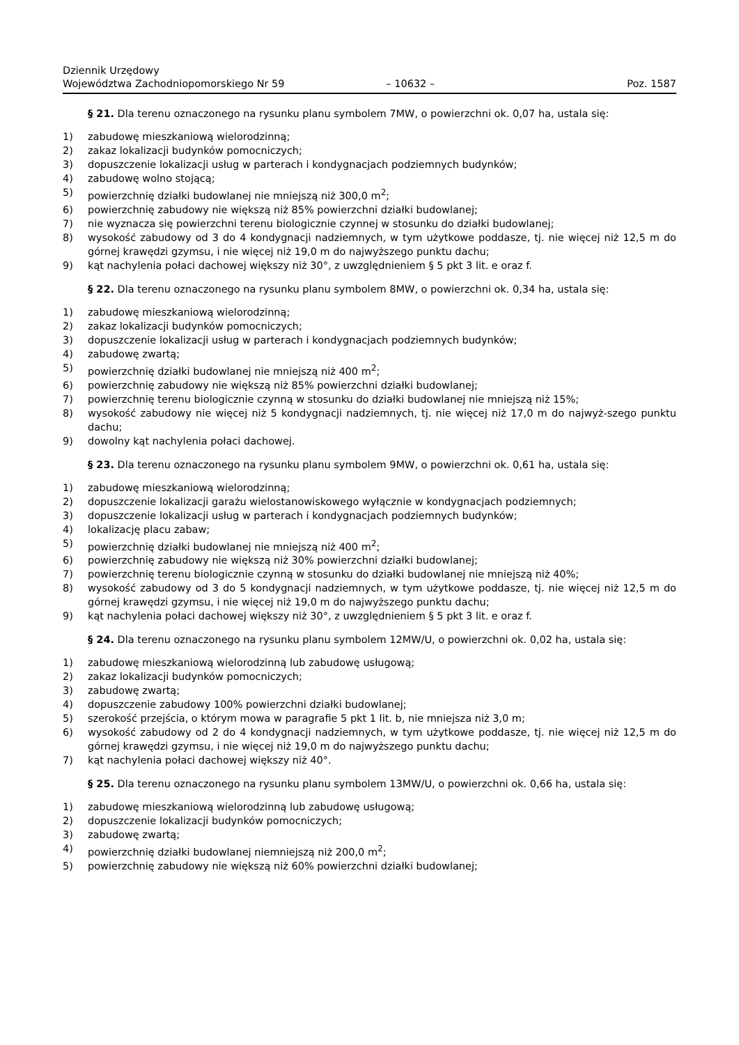Dziennik Urzędowy
Województwa Zachodniopomorskiego Nr 59
– 10632 –
Poz. 1587
§ 21. Dla terenu oznaczonego na rysunku planu symbolem 7MW, o powierzchni ok. 0,07 ha, ustala się:
1) zabudowę mieszkaniową wielorodzinną;
2) zakaz lokalizacji budynków pomocniczych;
3) dopuszczenie lokalizacji usług w parterach i kondygnacjach podziemnych budynków;
4) zabudowę wolno stojącą;
5) powierzchnię działki budowlanej nie mniejszą niż 300,0 m<sup>2</sup>;
6) powierzchnię zabudowy nie większą niż 85% powierzchni działki budowlanej;
7) nie wyznacza się powierzchni terenu biologicznie czynnej w stosunku do działki budowlanej;
8) wysokość zabudowy od 3 do 4 kondygnacji nadziemnych, w tym użytkowe poddasze, tj. nie więcej niż 12,5 m do górnej krawędzi gzymsu, i nie więcej niż 19,0 m do najwyższego punktu dachu;
9) kąt nachylenia połaci dachowej większy niż 30°, z uwzględnieniem § 5 pkt 3 lit. e oraz f.
§ 22. Dla terenu oznaczonego na rysunku planu symbolem 8MW, o powierzchni ok. 0,34 ha, ustala się:
1) zabudowę mieszkaniową wielorodzinną;
2) zakaz lokalizacji budynków pomocniczych;
3) dopuszczenie lokalizacji usług w parterach i kondygnacjach podziemnych budynków;
4) zabudowę zwartą;
5) powierzchnię działki budowlanej nie mniejszą niż 400 m<sup>2</sup>;
6) powierzchnię zabudowy nie większą niż 85% powierzchni działki budowlanej;
7) powierzchnię terenu biologicznie czynną w stosunku do działki budowlanej nie mniejszą niż 15%;
8) wysokość zabudowy nie więcej niż 5 kondygnacji nadziemnych, tj. nie więcej niż 17,0 m do najwyż-szego punktu dachu;
9) dowolny kąt nachylenia połaci dachowej.
§ 23. Dla terenu oznaczonego na rysunku planu symbolem 9MW, o powierzchni ok. 0,61 ha, ustala się:
1) zabudowę mieszkaniową wielorodzinną;
2) dopuszczenie lokalizacji garażu wielostanowiskowego wyłącznie w kondygnacjach podziemnych;
3) dopuszczenie lokalizacji usług w parterach i kondygnacjach podziemnych budynków;
4) lokalizację placu zabaw;
5) powierzchnię działki budowlanej nie mniejszą niż 400 m<sup>2</sup>;
6) powierzchnię zabudowy nie większą niż 30% powierzchni działki budowlanej;
7) powierzchnię terenu biologicznie czynną w stosunku do działki budowlanej nie mniejszą niż 40%;
8) wysokość zabudowy od 3 do 5 kondygnacji nadziemnych, w tym użytkowe poddasze, tj. nie więcej niż 12,5 m do górnej krawędzi gzymsu, i nie więcej niż 19,0 m do najwyższego punktu dachu;
9) kąt nachylenia połaci dachowej większy niż 30°, z uwzględnieniem § 5 pkt 3 lit. e oraz f.
§ 24. Dla terenu oznaczonego na rysunku planu symbolem 12MW/U, o powierzchni ok. 0,02 ha, ustala się:
1) zabudowę mieszkaniową wielorodzinną lub zabudowę usługową;
2) zakaz lokalizacji budynków pomocniczych;
3) zabudowę zwartą;
4) dopuszczenie zabudowy 100% powierzchni działki budowlanej;
5) szerokość przejścia, o którym mowa w paragrafie 5 pkt 1 lit. b, nie mniejsza niż 3,0 m;
6) wysokość zabudowy od 2 do 4 kondygnacji nadziemnych, w tym użytkowe poddasze, tj. nie więcej niż 12,5 m do górnej krawędzi gzymsu, i nie więcej niż 19,0 m do najwyższego punktu dachu;
7) kąt nachylenia połaci dachowej większy niż 40°.
§ 25. Dla terenu oznaczonego na rysunku planu symbolem 13MW/U, o powierzchni ok. 0,66 ha, ustala się:
1) zabudowę mieszkaniową wielorodzinną lub zabudowę usługową;
2) dopuszczenie lokalizacji budynków pomocniczych;
3) zabudowę zwartą;
4) powierzchnię działki budowlanej niemniejszą niż 200,0 m<sup>2</sup>;
5) powierzchnię zabudowy nie większą niż 60% powierzchni działki budowlanej;